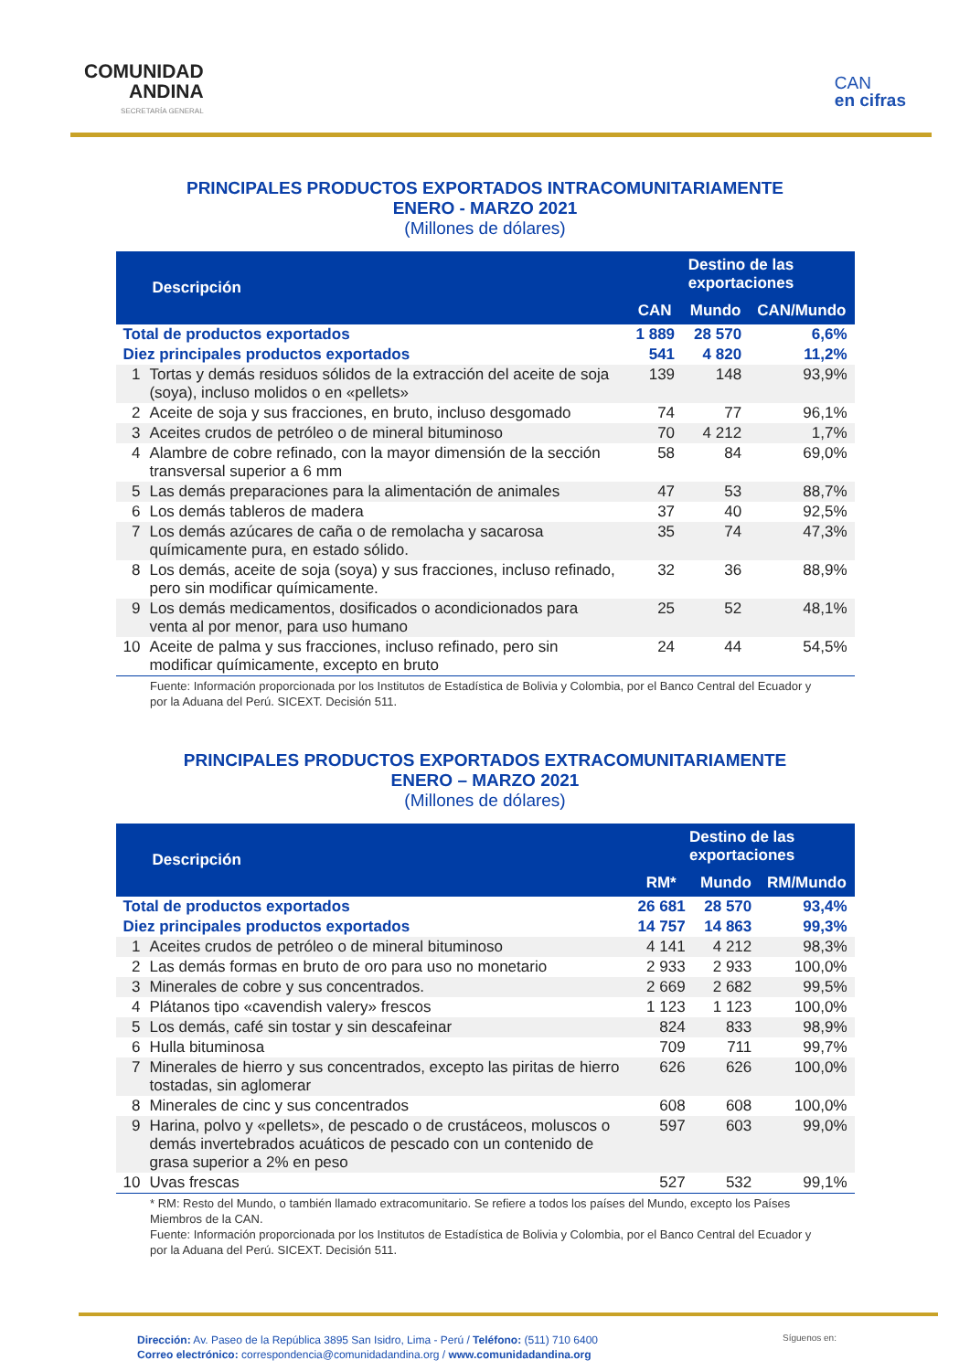COMUNIDAD
ANDINA
SECRETARÍA GENERAL
CAN
en cifras
PRINCIPALES PRODUCTOS EXPORTADOS INTRACOMUNITARIAMENTE
ENERO - MARZO 2021
(Millones de dólares)
| Descripción | | Destino de las exportaciones | | |
| --- | --- | --- | --- | --- |
| | | CAN | Mundo | CAN/Mundo |
| Total de productos exportados | | 1 889 | 28 570 | 6,6% |
| Diez principales productos exportados | | 541 | 4 820 | 11,2% |
| 1 | Tortas y demás residuos sólidos de la extracción del aceite de soja (soya), incluso molidos o en «pellets» | 139 | 148 | 93,9% |
| 2 | Aceite de soja y sus fracciones, en bruto, incluso desgomado | 74 | 77 | 96,1% |
| 3 | Aceites crudos de petróleo o de mineral bituminoso | 70 | 4 212 | 1,7% |
| 4 | Alambre de cobre refinado, con la mayor dimensión de la sección transversal superior a 6 mm | 58 | 84 | 69,0% |
| 5 | Las demás preparaciones para la alimentación de animales | 47 | 53 | 88,7% |
| 6 | Los demás tableros de madera | 37 | 40 | 92,5% |
| 7 | Los demás azúcares de caña o de remolacha y sacarosa químicamente pura, en estado sólido. | 35 | 74 | 47,3% |
| 8 | Los demás, aceite de soja (soya) y sus fracciones, incluso refinado, pero sin modificar químicamente. | 32 | 36 | 88,9% |
| 9 | Los demás medicamentos, dosificados o acondicionados para venta al por menor, para uso humano | 25 | 52 | 48,1% |
| 10 | Aceite de palma y sus fracciones, incluso refinado, pero sin modificar químicamente, excepto en bruto | 24 | 44 | 54,5% |
Fuente: Información proporcionada por los Institutos de Estadística de Bolivia y Colombia, por el Banco Central del Ecuador y por la Aduana del Perú. SICEXT. Decisión 511.
PRINCIPALES PRODUCTOS EXPORTADOS EXTRACOMUNITARIAMENTE
ENERO – MARZO 2021
(Millones de dólares)
| Descripción | | Destino de las exportaciones | | |
| --- | --- | --- | --- | --- |
| | | RM* | Mundo | RM/Mundo |
| Total de productos exportados | | 26 681 | 28 570 | 93,4% |
| Diez principales productos exportados | | 14 757 | 14 863 | 99,3% |
| 1 | Aceites crudos de petróleo o de mineral bituminoso | 4 141 | 4 212 | 98,3% |
| 2 | Las demás formas en bruto de oro para uso no monetario | 2 933 | 2 933 | 100,0% |
| 3 | Minerales de cobre y sus concentrados. | 2 669 | 2 682 | 99,5% |
| 4 | Plátanos tipo «cavendish valery» frescos | 1 123 | 1 123 | 100,0% |
| 5 | Los demás, café sin tostar y sin descafeinar | 824 | 833 | 98,9% |
| 6 | Hulla bituminosa | 709 | 711 | 99,7% |
| 7 | Minerales de hierro y sus concentrados, excepto las piritas de hierro tostadas, sin aglomerar | 626 | 626 | 100,0% |
| 8 | Minerales de cinc y sus concentrados | 608 | 608 | 100,0% |
| 9 | Harina, polvo y «pellets», de pescado o de crustáceos, moluscos o demás invertebrados acuáticos de pescado con un contenido de grasa superior a 2% en peso | 597 | 603 | 99,0% |
| 10 | Uvas frescas | 527 | 532 | 99,1% |
* RM: Resto del Mundo, o también llamado extracomunitario. Se refiere a todos los países del Mundo, excepto los Países Miembros de la CAN.
Fuente: Información proporcionada por los Institutos de Estadística de Bolivia y Colombia, por el Banco Central del Ecuador y por la Aduana del Perú. SICEXT. Decisión 511.
Dirección: Av. Paseo de la República 3895 San Isidro, Lima - Perú / Teléfono: (511) 710 6400
Correo electrónico: correspondencia@comunidadandina.org / www.comunidadandina.org
Síguenos en: